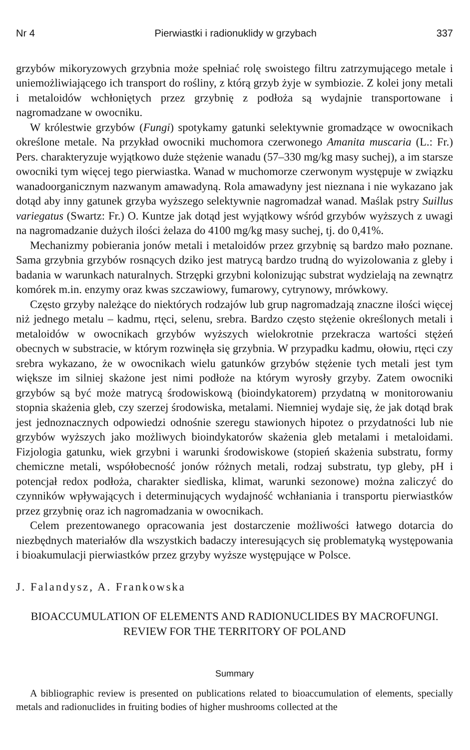Nr 4 Pierwiastki i radionuklidy w grzybach 337
grzybów mikoryzowych grzybnia może spełniać rolę swoistego filtru zatrzymującego metale i uniemożliwiającego ich transport do rośliny, z którą grzyb żyje w symbiozie. Z kolei jony metali i metaloidów wchłoniętych przez grzybnię z podłoża są wydajnie transportowane i nagromadzane w owocniku.
W królestwie grzybów (Fungi) spotykamy gatunki selektywnie gromadzące w owocnikach określone metale. Na przykład owocniki muchomora czerwonego Amanita muscaria (L.: Fr.) Pers. charakteryzuje wyjątkowo duże stężenie wanadu (57–330 mg/kg masy suchej), a im starsze owocniki tym więcej tego pierwiastka. Wanad w muchomorze czerwonym występuje w związku wanadoorganicznym nazwanym amawadyną. Rola amawadyny jest nieznana i nie wykazano jak dotąd aby inny gatunek grzyba wyższego selektywnie nagromadzał wanad. Maślak pstry Suillus variegatus (Swartz: Fr.) O. Kuntze jak dotąd jest wyjątkowy wśród grzybów wyższych z uwagi na nagromadzanie dużych ilości żelaza do 4100 mg/kg masy suchej, tj. do 0,41%.
Mechanizmy pobierania jonów metali i metaloidów przez grzybnię są bardzo mało poznane. Sama grzybnia grzybów rosnących dziko jest matrycą bardzo trudną do wyizolowania z gleby i badania w warunkach naturalnych. Strzępki grzybni kolonizując substrat wydzielają na zewnątrz komórek m.in. enzymy oraz kwas szczawiowy, fumarowy, cytrynowy, mrówkowy.
Często grzyby należące do niektórych rodzajów lub grup nagromadzają znaczne ilości więcej niż jednego metalu – kadmu, rtęci, selenu, srebra. Bardzo często stężenie określonych metali i metaloidów w owocnikach grzybów wyższych wielokrotnie przekracza wartości stężeń obecnych w substracie, w którym rozwinęła się grzybnia. W przypadku kadmu, ołowiu, rtęci czy srebra wykazano, że w owocnikach wielu gatunków grzybów stężenie tych metali jest tym większe im silniej skażone jest nimi podłoże na którym wyrosły grzyby. Zatem owocniki grzybów są być może matrycą środowiskową (bioindykatorem) przydatną w monitorowaniu stopnia skażenia gleb, czy szerzej środowiska, metalami. Niemniej wydaje się, że jak dotąd brak jest jednoznacznych odpowiedzi odnośnie szeregu stawionych hipotez o przydatności lub nie grzybów wyższych jako możliwych bioindykatorów skażenia gleb metalami i metaloidami. Fizjologia gatunku, wiek grzybni i warunki środowiskowe (stopień skażenia substratu, formy chemiczne metali, współobecność jonów różnych metali, rodzaj substratu, typ gleby, pH i potencjał redox podłoża, charakter siedliska, klimat, warunki sezonowe) można zaliczyć do czynników wpływających i determinujących wydajność wchłaniania i transportu pierwiastków przez grzybnię oraz ich nagromadzania w owocnikach.
Celem prezentowanego opracowania jest dostarczenie możliwości łatwego dotarcia do niezbędnych materiałów dla wszystkich badaczy interesujących się problematyką występowania i bioakumulacji pierwiastków przez grzyby wyższe występujące w Polsce.
J. Falandysz, A. Frankowska
BIOACCUMULATION OF ELEMENTS AND RADIONUCLIDES BY MACROFUNGI.
REVIEW FOR THE TERRITORY OF POLAND
Summary
A bibliographic review is presented on publications related to bioaccumulation of elements, specially metals and radionuclides in fruiting bodies of higher mushrooms collected at the